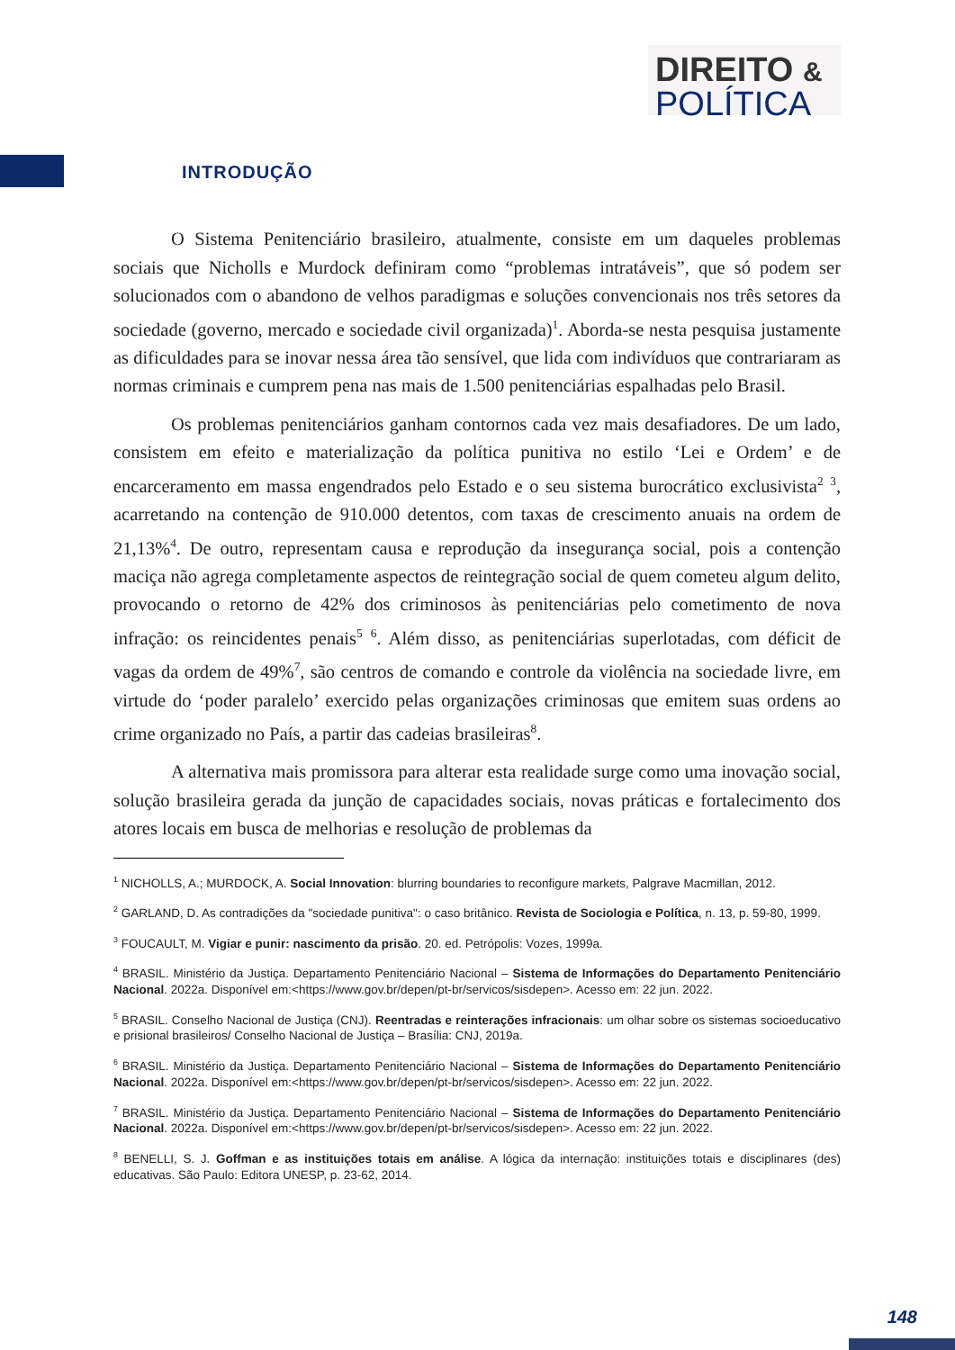DIREITO &
POLÍTICA
INTRODUÇÃO
O Sistema Penitenciário brasileiro, atualmente, consiste em um daqueles problemas sociais que Nicholls e Murdock definiram como “problemas intratáveis”, que só podem ser solucionados com o abandono de velhos paradigmas e soluções convencionais nos três setores da sociedade (governo, mercado e sociedade civil organizada)<sup>1</sup>. Aborda-se nesta pesquisa justamente as dificuldades para se inovar nessa área tão sensível, que lida com indivíduos que contrariaram as normas criminais e cumprem pena nas mais de 1.500 penitenciárias espalhadas pelo Brasil.
Os problemas penitenciários ganham contornos cada vez mais desafiadores. De um lado, consistem em efeito e materialização da política punitiva no estilo ‘Lei e Ordem’ e de encarceramento em massa engendrados pelo Estado e o seu sistema burocrático exclusivista<sup>2</sup> <sup>3</sup>, acarretando na contenção de 910.000 detentos, com taxas de crescimento anuais na ordem de 21,13%<sup>4</sup>. De outro, representam causa e reprodução da insegurança social, pois a contenção maciça não agrega completamente aspectos de reintegração social de quem cometeu algum delito, provocando o retorno de 42% dos criminosos às penitenciárias pelo cometimento de nova infração: os reincidentes penais<sup>5</sup> <sup>6</sup>. Além disso, as penitenciárias superlotadas, com déficit de vagas da ordem de 49%<sup>7</sup>, são centros de comando e controle da violência na sociedade livre, em virtude do ‘poder paralelo’ exercido pelas organizações criminosas que emitem suas ordens ao crime organizado no País, a partir das cadeias brasileiras<sup>8</sup>.
A alternativa mais promissora para alterar esta realidade surge como uma inovação social, solução brasileira gerada da junção de capacidades sociais, novas práticas e fortalecimento dos atores locais em busca de melhorias e resolução de problemas da
<sup>1</sup> NICHOLLS, A.; MURDOCK, A. Social Innovation: blurring boundaries to reconfigure markets, Palgrave Macmillan, 2012.
<sup>2</sup> GARLAND, D. As contradições da "sociedade punitiva": o caso britânico. Revista de Sociologia e Política, n. 13, p. 59-80, 1999.
<sup>3</sup> FOUCAULT, M. Vigiar e punir: nascimento da prisão. 20. ed. Petrópolis: Vozes, 1999a.
<sup>4</sup> BRASIL. Ministério da Justiça. Departamento Penitenciário Nacional – Sistema de Informações do Departamento Penitenciário Nacional. 2022a. Disponível em:<https://www.gov.br/depen/pt-br/servicos/sisdepen>. Acesso em: 22 jun. 2022.
<sup>5</sup> BRASIL. Conselho Nacional de Justiça (CNJ). Reentradas e reinterações infracionais: um olhar sobre os sistemas socioeducativo e prisional brasileiros/ Conselho Nacional de Justiça – Brasília: CNJ, 2019a.
<sup>6</sup> BRASIL. Ministério da Justiça. Departamento Penitenciário Nacional – Sistema de Informações do Departamento Penitenciário Nacional. 2022a. Disponível em:<https://www.gov.br/depen/pt-br/servicos/sisdepen>. Acesso em: 22 jun. 2022.
<sup>7</sup> BRASIL. Ministério da Justiça. Departamento Penitenciário Nacional – Sistema de Informações do Departamento Penitenciário Nacional. 2022a. Disponível em:<https://www.gov.br/depen/pt-br/servicos/sisdepen>. Acesso em: 22 jun. 2022.
<sup>8</sup> BENELLI, S. J. Goffman e as instituições totais em análise. A lógica da internação: instituições totais e disciplinares (des) educativas. São Paulo: Editora UNESP, p. 23-62, 2014.
148